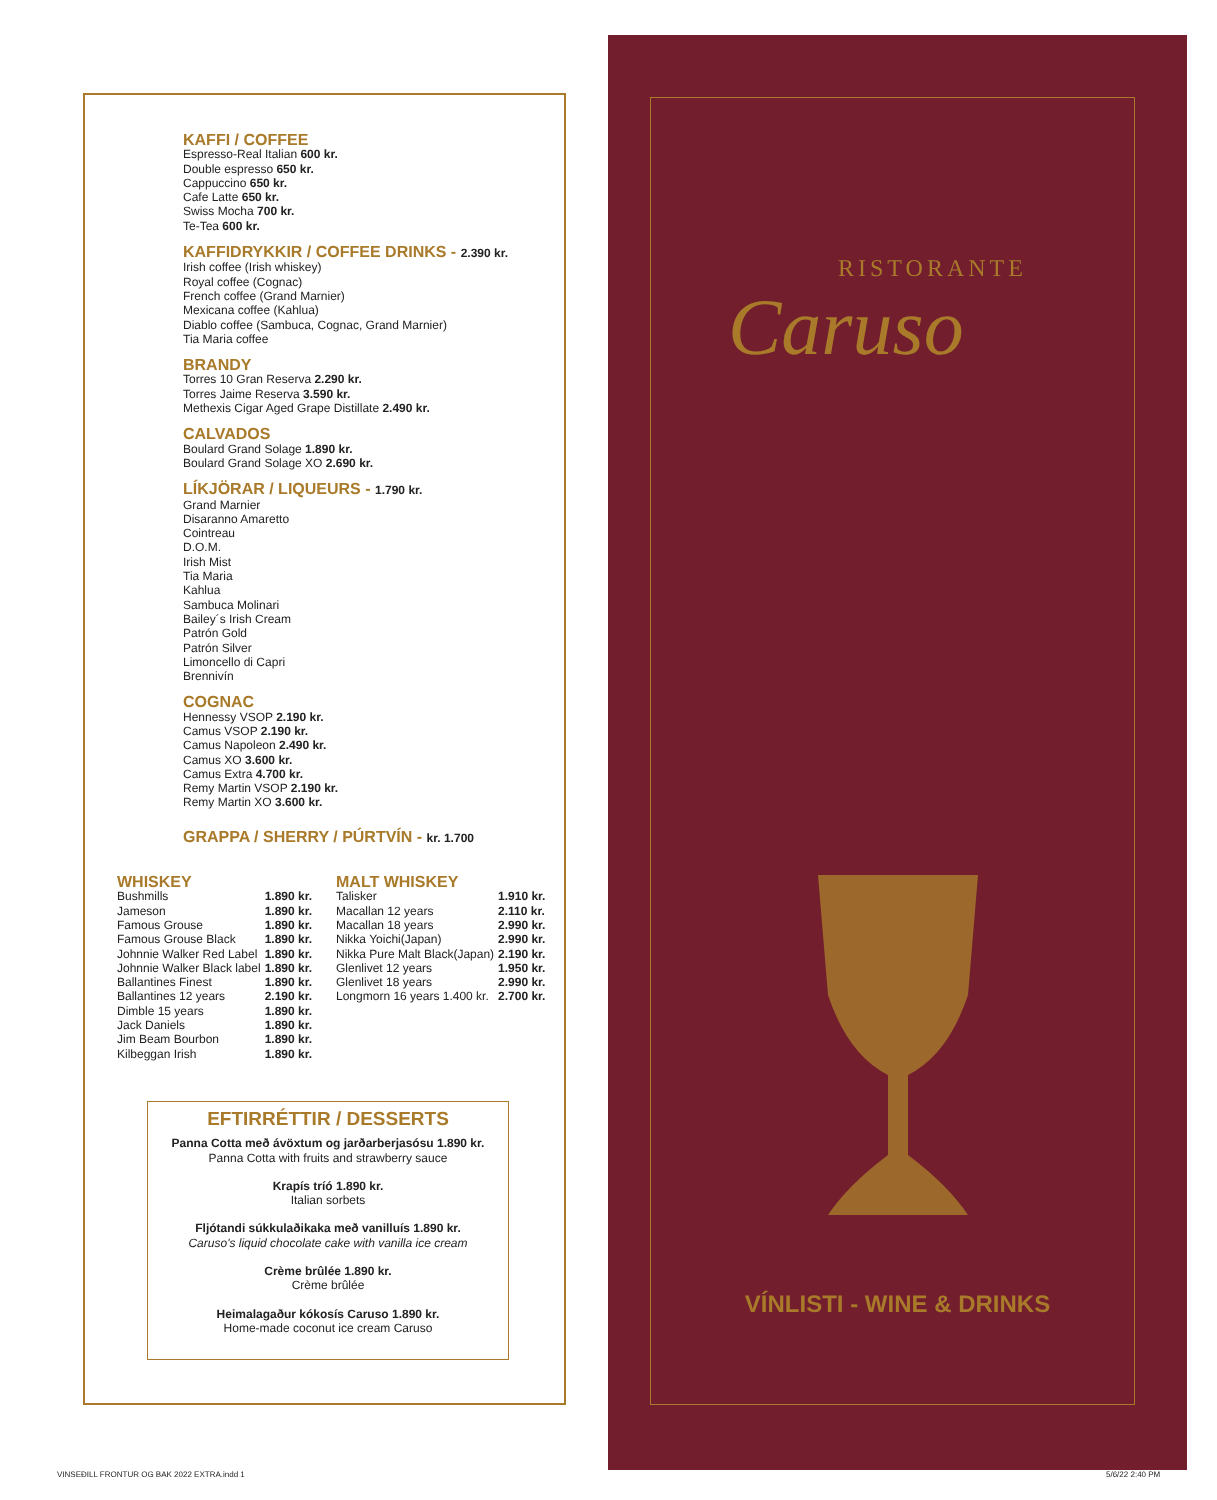KAFFI / COFFEE
Espresso-Real Italian 600 kr.
Double espresso 650 kr.
Cappuccino 650 kr.
Cafe Latte 650 kr.
Swiss Mocha 700 kr.
Te-Tea 600 kr.
KAFFIDRYKKIR / COFFEE DRINKS - 2.390 kr.
Irish coffee (Irish whiskey)
Royal coffee (Cognac)
French coffee (Grand Marnier)
Mexicana coffee (Kahlua)
Diablo coffee (Sambuca, Cognac, Grand Marnier)
Tia Maria coffee
BRANDY
Torres 10 Gran Reserva 2.290 kr.
Torres Jaime Reserva 3.590 kr.
Methexis Cigar Aged Grape Distillate 2.490 kr.
CALVADOS
Boulard Grand Solage 1.890 kr.
Boulard Grand Solage XO 2.690 kr.
LÍKJÖRAR / LIQUEURS - 1.790 kr.
Grand Marnier
Disaranno Amaretto
Cointreau
D.O.M.
Irish Mist
Tia Maria
Kahlua
Sambuca Molinari
Bailey´s Irish Cream
Patrón Gold
Patrón Silver
Limoncello di Capri
Brennivín
COGNAC
Hennessy VSOP 2.190 kr.
Camus VSOP 2.190 kr.
Camus Napoleon 2.490 kr.
Camus XO 3.600 kr.
Camus Extra 4.700 kr.
Remy Martin VSOP 2.190 kr.
Remy Martin XO 3.600 kr.
GRAPPA / SHERRY / PÚRTVÍN - kr. 1.700
WHISKEY
| Bushmills | 1.890 kr. |
| Jameson | 1.890 kr. |
| Famous Grouse | 1.890 kr. |
| Famous Grouse Black | 1.890 kr. |
| Johnnie Walker Red Label | 1.890 kr. |
| Johnnie Walker Black label | 1.890 kr. |
| Ballantines Finest | 1.890 kr. |
| Ballantines 12 years | 2.190 kr. |
| Dimble 15 years | 1.890 kr. |
| Jack Daniels | 1.890 kr. |
| Jim Beam Bourbon | 1.890 kr. |
| Kilbeggan Irish | 1.890 kr. |
MALT WHISKEY
| Talisker | 1.910 kr. |
| Macallan 12 years | 2.110 kr. |
| Macallan 18 years | 2.990 kr. |
| Nikka Yoichi(Japan) | 2.990 kr. |
| Nikka Pure Malt Black(Japan) | 2.190 kr. |
| Glenlivet 12 years | 1.950 kr. |
| Glenlivet 18 years | 2.990 kr. |
| Longmorn 16 years 1.400 kr. | 2.700 kr. |
EFTIRRÉTTIR / DESSERTS
Panna Cotta með ávöxtum og jarðarberjasósu 1.890 kr.
Panna Cotta with fruits and strawberry sauce
Krapís tríó 1.890 kr.
Italian sorbets
Fljótandi súkkulaðikaka með vanilluís 1.890 kr.
Caruso's liquid chocolate cake with vanilla ice cream
Crème brûlée 1.890 kr.
Crème brûlée
Heimalagaður kókosís Caruso 1.890 kr.
Home-made coconut ice cream Caruso
RISTORANTE
Caruso
VÍNLISTI - WINE & DRINKS
VINSEÐILL FRONTUR OG BAK 2022 EXTRA.indd 1
5/6/22 2:40 PM